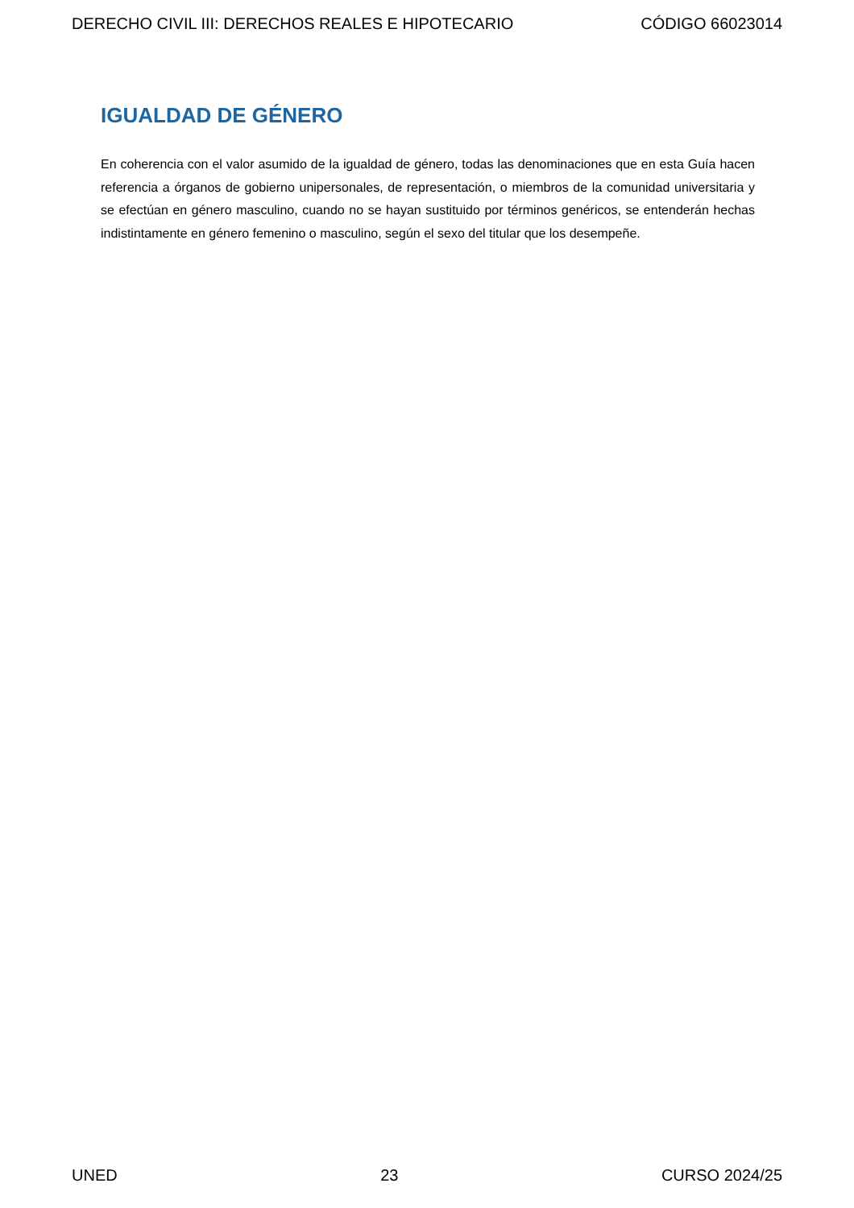DERECHO CIVIL III: DERECHOS REALES E HIPOTECARIO CÓDIGO 66023014
IGUALDAD DE GÉNERO
En coherencia con el valor asumido de la igualdad de género, todas las denominaciones que en esta Guía hacen referencia a órganos de gobierno unipersonales, de representación, o miembros de la comunidad universitaria y se efectúan en género masculino, cuando no se hayan sustituido por términos genéricos, se entenderán hechas indistintamente en género femenino o masculino, según el sexo del titular que los desempeñe.
UNED 23 CURSO 2024/25